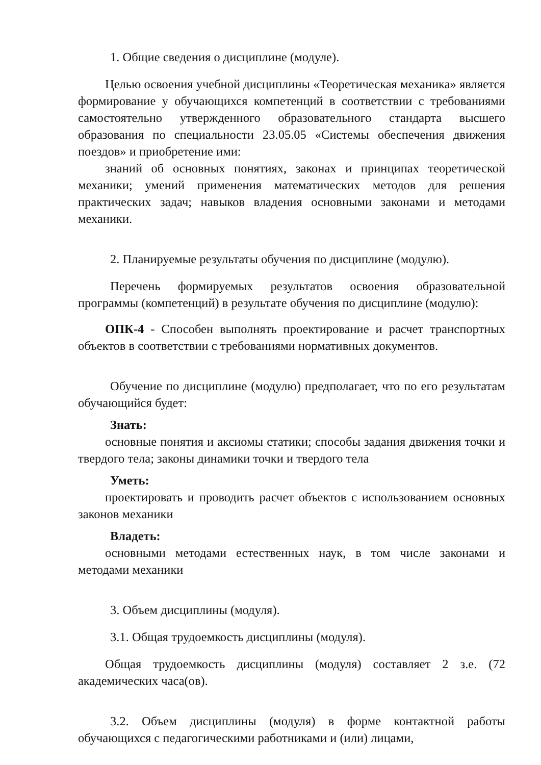1. Общие сведения о дисциплине (модуле).
Целью освоения учебной дисциплины «Теоретическая механика» является формирование у обучающихся компетенций в соответствии с требованиями самостоятельно утвержденного образовательного стандарта высшего образования по специальности 23.05.05 «Системы обеспечения движения поездов» и приобретение ими:
знаний об основных понятиях, законах и принципах теоретической механики; умений применения математических методов для решения практических задач; навыков владения основными законами и методами механики.
2. Планируемые результаты обучения по дисциплине (модулю).
Перечень формируемых результатов освоения образовательной программы (компетенций) в результате обучения по дисциплине (модулю):
ОПК-4 - Способен выполнять проектирование и расчет транспортных объектов в соответствии с требованиями нормативных документов.
Обучение по дисциплине (модулю) предполагает, что по его результатам обучающийся будет:
Знать:
основные понятия и аксиомы статики; способы задания движения точки и твердого тела; законы динамики точки и твердого тела
Уметь:
проектировать и проводить расчет объектов с использованием основных законов механики
Владеть:
основными методами естественных наук, в том числе законами и методами механики
3. Объем дисциплины (модуля).
3.1. Общая трудоемкость дисциплины (модуля).
Общая трудоемкость дисциплины (модуля) составляет 2 з.е. (72 академических часа(ов).
3.2. Объем дисциплины (модуля) в форме контактной работы обучающихся с педагогическими работниками и (или) лицами,